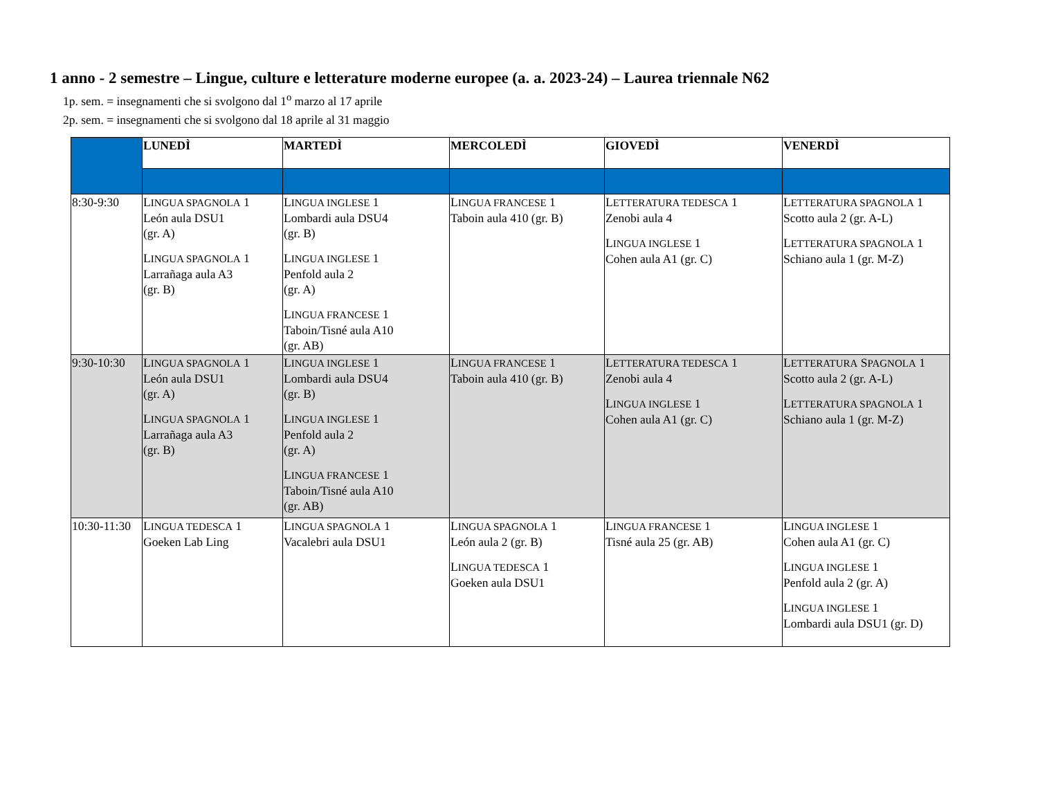1 anno - 2 semestre – Lingue, culture e letterature moderne europee (a. a. 2023-24) – Laurea triennale N62
1p. sem. = insegnamenti che si svolgono dal 1<sup>o</sup> marzo al 17 aprile
2p. sem. = insegnamenti che si svolgono dal 18 aprile al 31 maggio
| | LUNEDÌ | MARTEDÌ | MERCOLEDÌ | GIOVEDÌ | VENERDÌ |
| 8:30-9:30 | L INGUA SPAGNOLA 1 León aula DSU1 (gr. A) L INGUA SPAGNOLA 1 Larrañaga aula A3 (gr. B) | L INGUA INGLESE 1 Lombardi aula DSU4 (gr. B) L INGUA INGLESE 1 Penfold aula 2 (gr. A) L INGUA FRANCESE 1 Taboin/Tisné aula A10 (gr. AB) | L INGUA FRANCESE 1 Taboin aula 410 (gr. B) | L ETTERATURA TEDESCA 1 Zenobi aula 4 L INGUA INGLESE 1 Cohen aula A1 (gr. C) | L ETTERATURA SPAGNOLA 1 Scotto aula 2 (gr. A-L) L ETTERATURA SPAGNOLA 1 Schiano aula 1 (gr. M-Z) |
| 9:30-10:30 | L INGUA SPAGNOLA 1 León aula DSU1 (gr. A) L INGUA SPAGNOLA 1 Larrañaga aula A3 (gr. B) | L INGUA INGLESE 1 Lombardi aula DSU4 (gr. B) L INGUA INGLESE 1 Penfold aula 2 (gr. A) L INGUA FRANCESE 1 Taboin/Tisné aula A10 (gr. AB) | L INGUA FRANCESE 1 Taboin aula 410 (gr. B) | L ETTERATURA TEDESCA 1 Zenobi aula 4 L INGUA INGLESE 1 Cohen aula A1 (gr. C) | L ETTERATURA S PAGNOLA 1 Scotto aula 2 (gr. A-L) L ETTERATURA SPAGNOLA 1 Schiano aula 1 (gr. M-Z) |
| 10:30-11:30 | L INGUA TEDESCA 1 Goeken Lab Ling | L INGUA SPAGNOLA 1 Vacalebri aula DSU1 | L INGUA SPAGNOLA 1 León aula 2 (gr. B) L INGUA TEDESCA 1 Goeken aula DSU1 | L INGUA FRANCESE 1 Tisné aula 25 (gr. AB) | L INGUA INGLESE 1 Cohen aula A1 (gr. C) L INGUA INGLESE 1 Penfold aula 2 (gr. A) L INGUA INGLESE 1 Lombardi aula DSU1 (gr. D) |